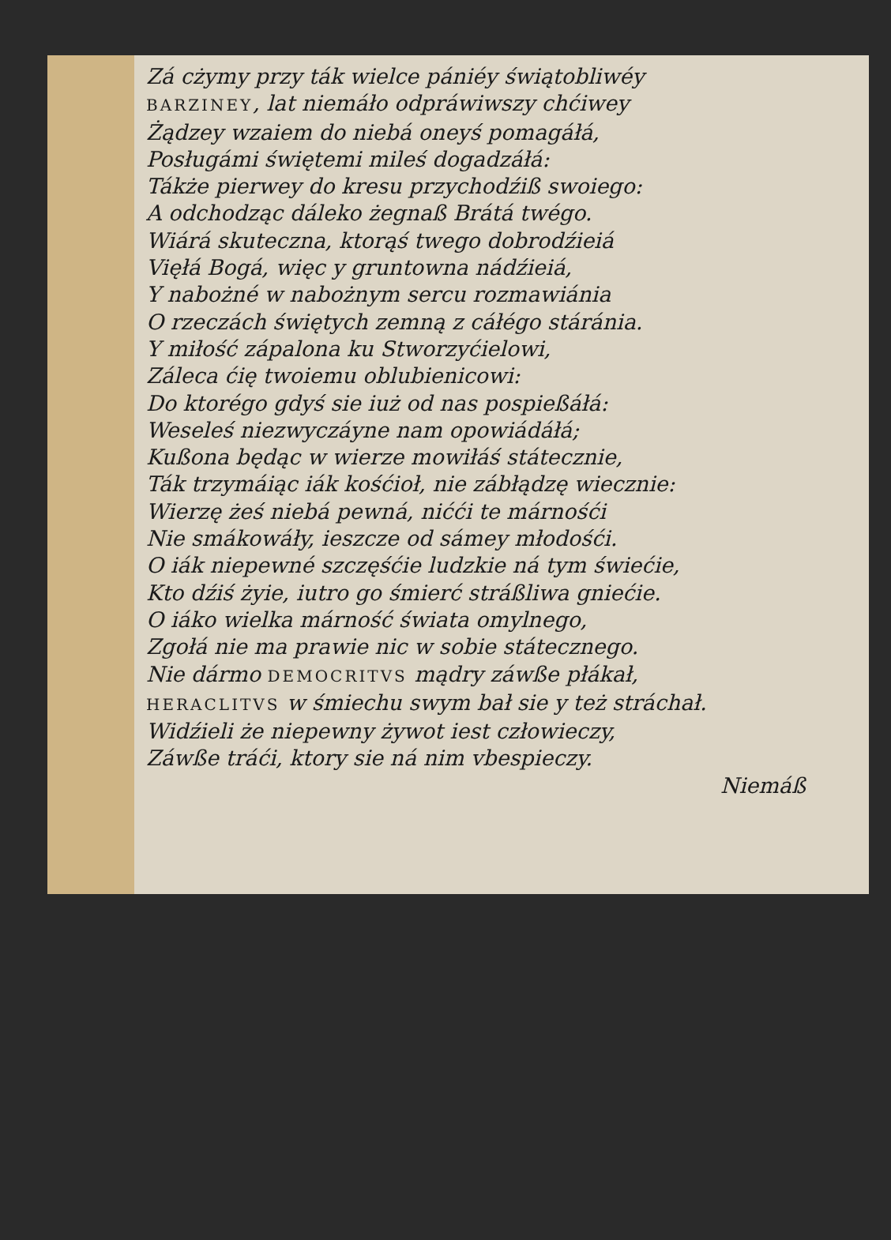Zá cżymy przy ták wielcе pániéy świątobliwéy
BARZINEY, lat niemáło odpráwiwszy chćiwey
Żądzey wzaiem do niebá oneyś pomagáłá,
Posługámi świętemi mileś dogadzáłá:
Tákże pierwey do kresu przychodźiß swoiego:
A odchodząc dáleko żegnaß Brátá twégo.
Wiárá skuteczna, ktorąś twego dobrodźieiá
Vięłá Bogá, więc y gruntowna nádźieiá,
Y nabożné w nabożnym sercu rozmawiánia
O rzeczách świętych zemną z cáłégo stáránia.
Y miłość zápalona ku Stworzyćielowi,
Záleca ćię twoiemu oblubienicowi:
Do ktorégo gdyś sie iuż od nas pospießáłá:
Weseleś niezwyczáyne nam opowiádáłá;
Kußona będąc w wierze mowiłáś státecznie,
Ták trzymáiąc iák kośćioł, nie zábłądzę wiecznie:
Wierzę żeś niebá pewná, nićći te márnośći
Nie smákowáły, ieszcze od sámey młodośći.
O iák niepewné szczęśćie ludzkie ná tym świećie,
Kto dźiś żyie, iutro go śmierć stráßliwa gniećie.
O iáko wielka márność świata omylnego,
Zgołá nie ma prawie nic w sobie státecznego.
Nie dármo DEMOCRITVS mądry záwße płákał,
HERACLITVS w śmiechu swym bał sie y też stráchał.
Widźieli że niepewny żywot iest człowieczy,
Záwße tráći, ktory sie ná nim vbespieczy.
Niemáß